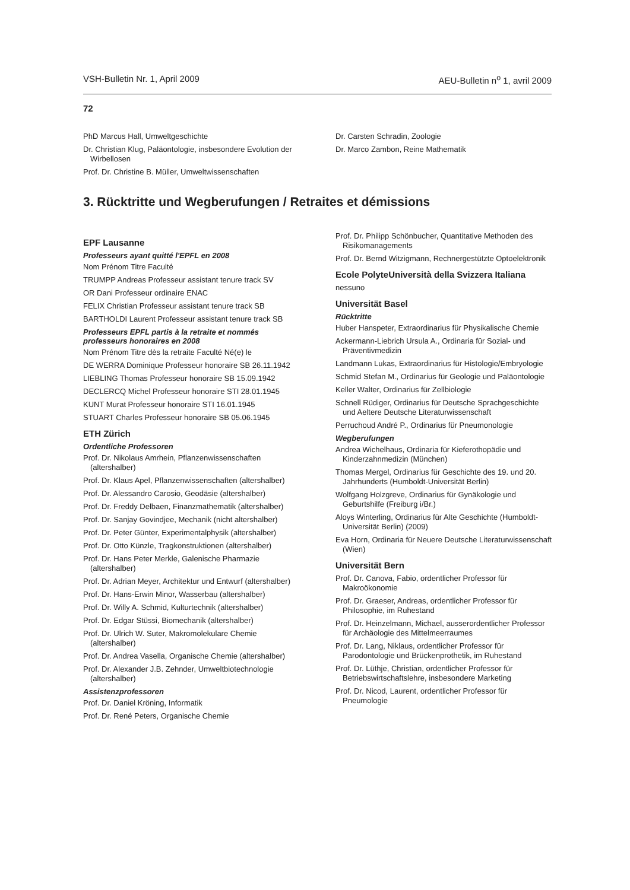VSH-Bulletin Nr. 1, April 2009 AEU-Bulletin n<sup>o</sup> 1, avril 2009
72
PhD Marcus Hall, Umweltgeschichte
Dr. Christian Klug, Paläontologie, insbesondere Evolution der Wirbellosen
Prof. Dr. Christine B. Müller, Umweltwissenschaften
Dr. Carsten Schradin, Zoologie
Dr. Marco Zambon, Reine Mathematik
3. Rücktritte und Wegberufungen / Retraites et démissions
EPF Lausanne
Professeurs ayant quitté l'EPFL en 2008
Nom Prénom Titre Faculté
TRUMPP Andreas Professeur assistant tenure track SV
OR Dani Professeur ordinaire ENAC
FELIX Christian Professeur assistant tenure track SB
BARTHOLDI Laurent Professeur assistant tenure track SB
Professeurs EPFL partis à la retraite et nommés professeurs honoraires en 2008
Nom Prénom Titre dès la retraite Faculté Né(e) le
DE WERRA Dominique Professeur honoraire SB 26.11.1942
LIEBLING Thomas Professeur honoraire SB 15.09.1942
DECLERCQ Michel Professeur honoraire STI 28.01.1945
KUNT Murat Professeur honoraire STI 16.01.1945
STUART Charles Professeur honoraire SB 05.06.1945
ETH Zürich
Ordentliche Professoren
Prof. Dr. Nikolaus Amrhein, Pflanzenwissenschaften (altershalber)
Prof. Dr. Klaus Apel, Pflanzenwissenschaften (altershalber)
Prof. Dr. Alessandro Carosio, Geodäsie (altershalber)
Prof. Dr. Freddy Delbaen, Finanzmathematik (altershalber)
Prof. Dr. Sanjay Govindjee, Mechanik (nicht altershalber)
Prof. Dr. Peter Günter, Experimentalphysik (altershalber)
Prof. Dr. Otto Künzle, Tragkonstruktionen (altershalber)
Prof. Dr. Hans Peter Merkle, Galenische Pharmazie (altershalber)
Prof. Dr. Adrian Meyer, Architektur und Entwurf (altershalber)
Prof. Dr. Hans-Erwin Minor, Wasserbau (altershalber)
Prof. Dr. Willy A. Schmid, Kulturtechnik (altershalber)
Prof. Dr. Edgar Stüssi, Biomechanik (altershalber)
Prof. Dr. Ulrich W. Suter, Makromolekulare Chemie (altershalber)
Prof. Dr. Andrea Vasella, Organische Chemie (altershalber)
Prof. Dr. Alexander J.B. Zehnder, Umweltbiotechnologie (altershalber)
Assistenzprofessoren
Prof. Dr. Daniel Kröning, Informatik
Prof. Dr. René Peters, Organische Chemie
Prof. Dr. Philipp Schönbucher, Quantitative Methoden des Risikomanagements
Prof. Dr. Bernd Witzigmann, Rechnergestützte Optoelektronik
Ecole PolyteUniversità della Svizzera Italiana
nessuno
Universität Basel
Rücktritte
Huber Hanspeter, Extraordinarius für Physikalische Chemie
Ackermann-Liebrich Ursula A., Ordinaria für Sozial- und Präventivmedizin
Landmann Lukas, Extraordinarius für Histologie/Embryologie
Schmid Stefan M., Ordinarius für Geologie und Paläontologie
Keller Walter, Ordinarius für Zellbiologie
Schnell Rüdiger, Ordinarius für Deutsche Sprachgeschichte und Aeltere Deutsche Literaturwissenschaft
Perruchoud André P., Ordinarius für Pneumonologie
Wegberufungen
Andrea Wichelhaus, Ordinaria für Kieferothopädie und Kinderzahnmedizin (München)
Thomas Mergel, Ordinarius für Geschichte des 19. und 20. Jahrhunderts (Humboldt-Universität Berlin)
Wolfgang Holzgreve, Ordinarius für Gynäkologie und Geburtshilfe (Freiburg i/Br.)
Aloys Winterling, Ordinarius für Alte Geschichte (Humboldt-Universität Berlin) (2009)
Eva Horn, Ordinaria für Neuere Deutsche Literaturwissenschaft (Wien)
Universität Bern
Prof. Dr. Canova, Fabio, ordentlicher Professor für Makroökonomie
Prof. Dr. Graeser, Andreas, ordentlicher Professor für Philosophie, im Ruhestand
Prof. Dr. Heinzelmann, Michael, ausserordentlicher Professor für Archäologie des Mittelmeerraumes
Prof. Dr. Lang, Niklaus, ordentlicher Professor für Parodontologie und Brückenprothetik, im Ruhestand
Prof. Dr. Lüthje, Christian, ordentlicher Professor für Betriebswirtschaftslehre, insbesondere Marketing
Prof. Dr. Nicod, Laurent, ordentlicher Professor für Pneumologie